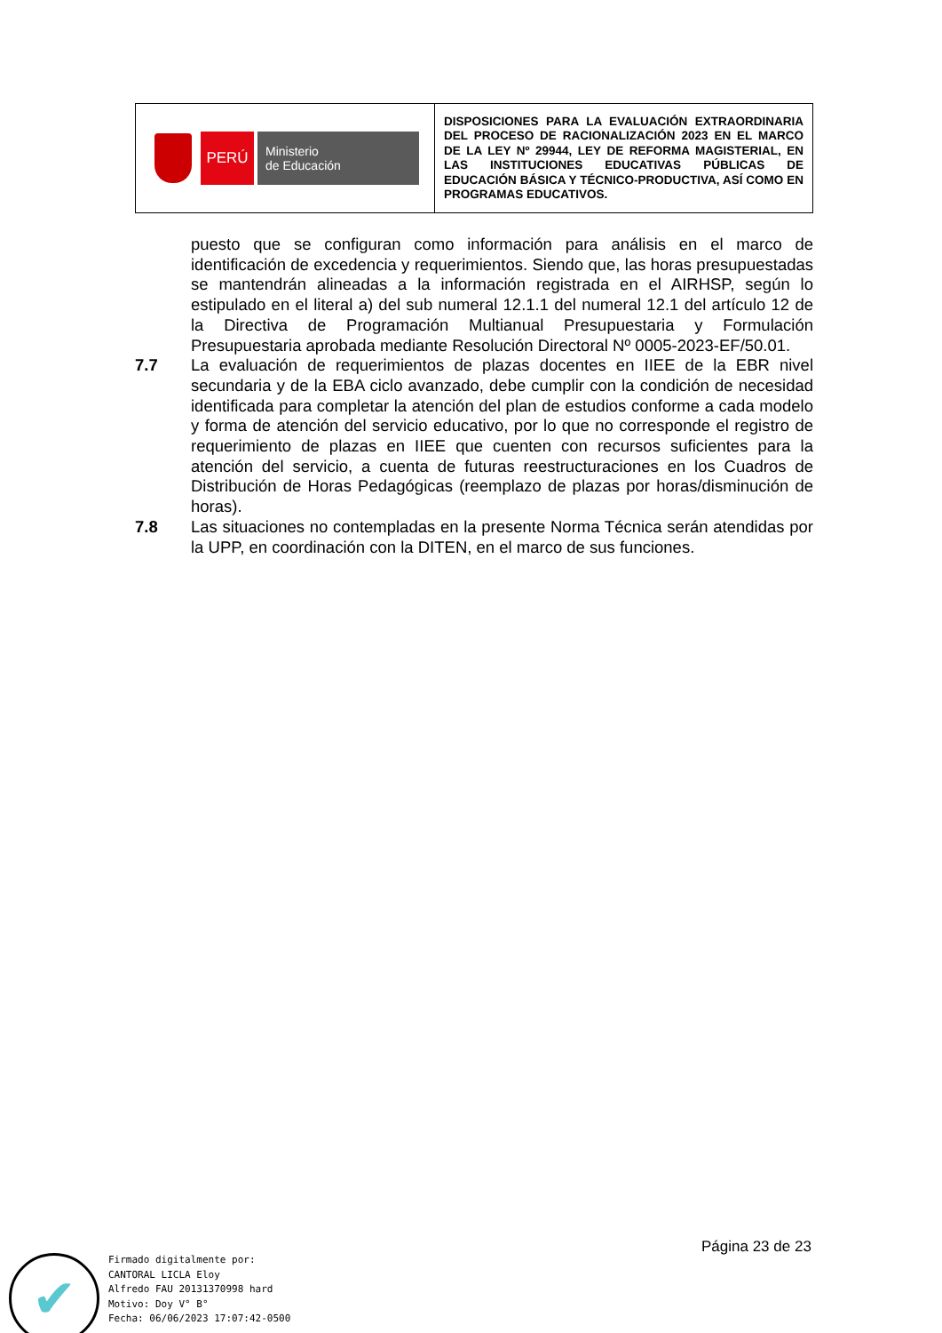| PERÚ Ministerio de Educación | DISPOSICIONES PARA LA EVALUACIÓN EXTRAORDINARIA DEL PROCESO DE RACIONALIZACIÓN 2023 EN EL MARCO DE LA LEY Nº 29944, LEY DE REFORMA MAGISTERIAL, EN LAS INSTITUCIONES EDUCATIVAS PÚBLICAS DE EDUCACIÓN BÁSICA Y TÉCNICO-PRODUCTIVA, ASÍ COMO EN PROGRAMAS EDUCATIVOS. |
puesto que se configuran como información para análisis en el marco de identificación de excedencia y requerimientos. Siendo que, las horas presupuestadas se mantendrán alineadas a la información registrada en el AIRHSP, según lo estipulado en el literal a) del sub numeral 12.1.1 del numeral 12.1 del artículo 12 de la Directiva de Programación Multianual Presupuestaria y Formulación Presupuestaria aprobada mediante Resolución Directoral Nº 0005-2023-EF/50.01.
7.7 La evaluación de requerimientos de plazas docentes en IIEE de la EBR nivel secundaria y de la EBA ciclo avanzado, debe cumplir con la condición de necesidad identificada para completar la atención del plan de estudios conforme a cada modelo y forma de atención del servicio educativo, por lo que no corresponde el registro de requerimiento de plazas en IIEE que cuenten con recursos suficientes para la atención del servicio, a cuenta de futuras reestructuraciones en los Cuadros de Distribución de Horas Pedagógicas (reemplazo de plazas por horas/disminución de horas).
7.8 Las situaciones no contempladas en la presente Norma Técnica serán atendidas por la UPP, en coordinación con la DITEN, en el marco de sus funciones.
Página 23 de 23
✔
Firmado digitalmente por:
CANTORAL LICLA Eloy
Alfredo FAU 20131370998 hard
Motivo: Doy V° B°
Fecha: 06/06/2023 17:07:42-0500